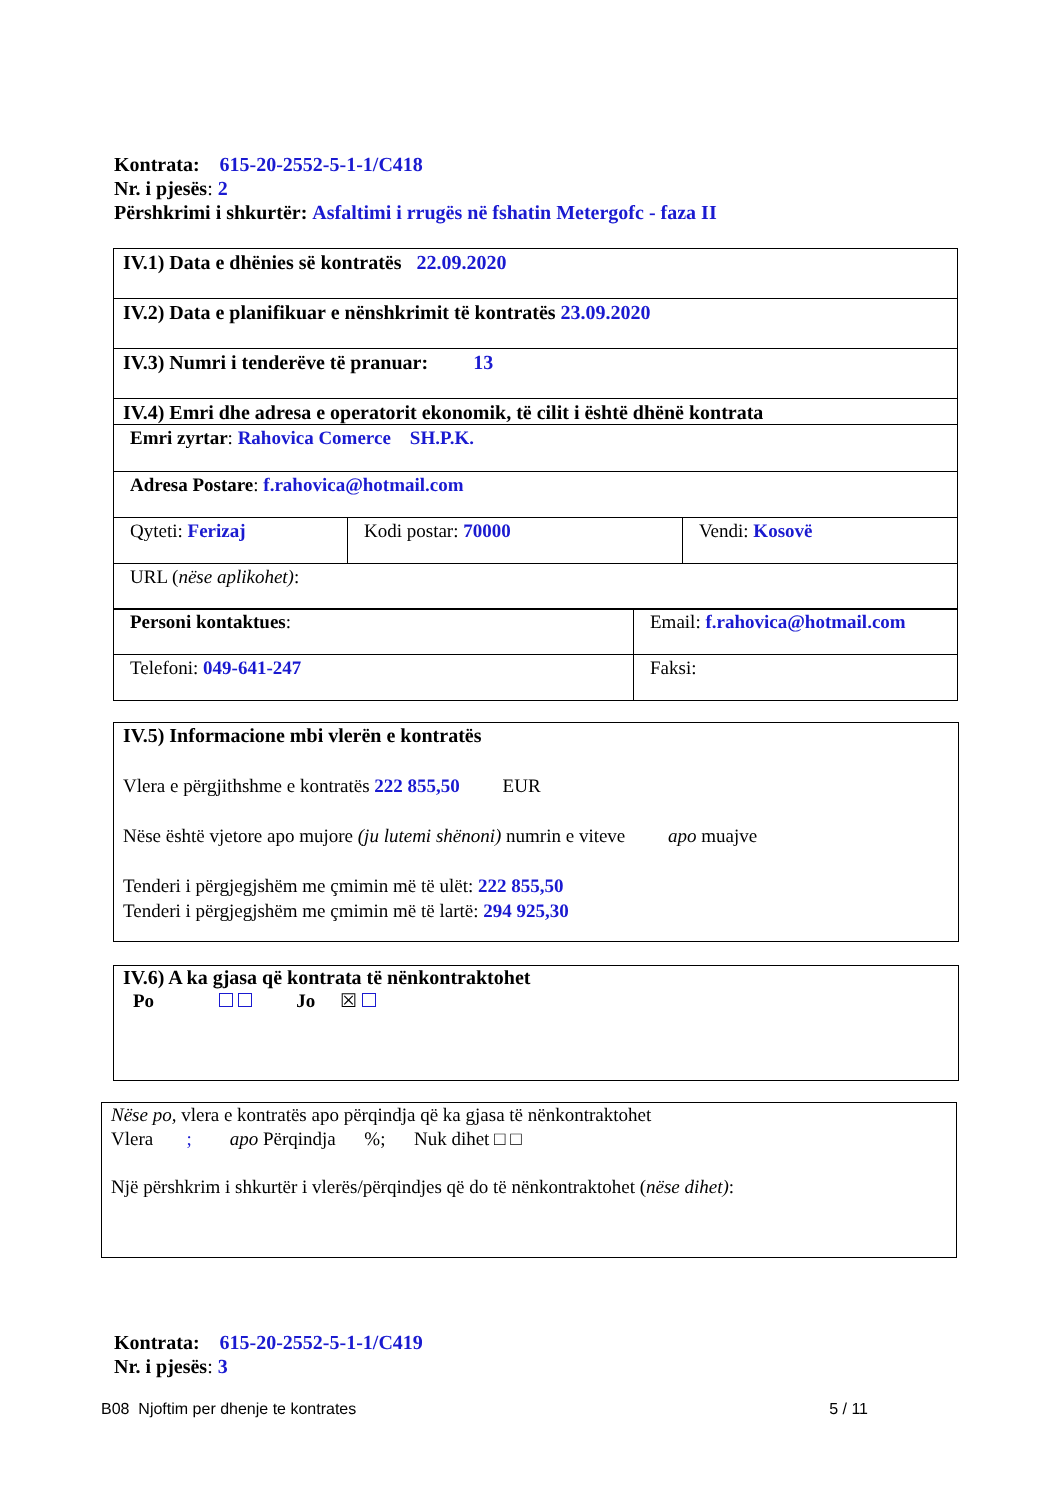Kontrata: 615-20-2552-5-1-1/C418
Nr. i pjesës: 2
Përshkrimi i shkurtër: Asfaltimi i rrugës në fshatin Metergofc - faza II
| IV.1) Data e dhënies së kontratës 22.09.2020 | | |
| IV.2) Data e planifikuar e nënshkrimit të kontratës 23.09.2020 | | |
| IV.3) Numri i tenderëve të pranuar: 13 | | |
| IV.4) Emri dhe adresa e operatorit ekonomik, të cilit i është dhënë kontrata | | |
| Emri zyrtar : Rahovica Comerce SH.P.K. | | |
| Adresa Postare : f.rahovica@hotmail.com | | |
| Qyteti: Ferizaj | Kodi postar: 70000 | Vendi: Kosovë |
| URL ( nëse aplikohet) : | | |
| Personi kontaktues : | Email: f.rahovica@hotmail.com |
| Telefoni: 049-641-247 | Faksi: |
IV.5) Informacione mbi vlerën e kontratës
Vlera e përgjithshme e kontratës 222 855,50 EUR
Nëse është vjetore apo mujore (ju lutemi shënoni) numrin e viteve apo muajve
Tenderi i përgjegjshëm me çmimin më të ulët: 222 855,50
Tenderi i përgjegjshëm me çmimin më të lartë: 294 925,30
IV.6) A ka gjasa që kontrata të nënkontraktohet
Po Jo ☒
Nëse po, vlera e kontratës apo përqindja që ka gjasa të nënkontraktohet
Vlera ; apo Përqindja %; Nuk dihet □ □
Një përshkrim i shkurtër i vlerës/përqindjes që do të nënkontraktohet (nëse dihet):
Kontrata: 615-20-2552-5-1-1/C419
Nr. i pjesës: 3
B08 Njoftim per dhenje te kontrates 5 / 11